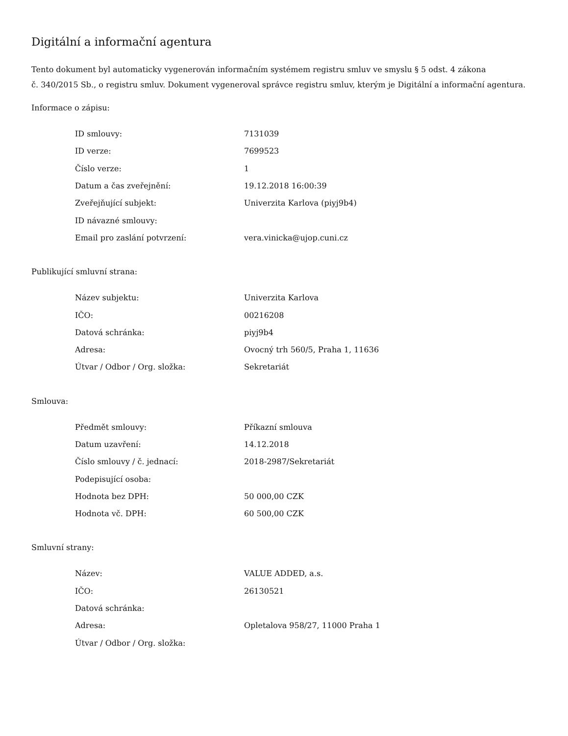Digitální a informační agentura
Tento dokument byl automaticky vygenerován informačním systémem registru smluv ve smyslu § 5 odst. 4 zákona
č. 340/2015 Sb., o registru smluv. Dokument vygeneroval správce registru smluv, kterým je Digitální a informační agentura.
Informace o zápisu:
| ID smlouvy: | 7131039 |
| ID verze: | 7699523 |
| Číslo verze: | 1 |
| Datum a čas zveřejnění: | 19.12.2018 16:00:39 |
| Zveřejňující subjekt: | Univerzita Karlova (piyj9b4) |
| ID návazné smlouvy: | |
| Email pro zaslání potvrzení: | vera.vinicka@ujop.cuni.cz |
Publikující smluvní strana:
| Název subjektu: | Univerzita Karlova |
| IČO: | 00216208 |
| Datová schránka: | piyj9b4 |
| Adresa: | Ovocný trh 560/5, Praha 1, 11636 |
| Útvar / Odbor / Org. složka: | Sekretariát |
Smlouva:
| Předmět smlouvy: | Příkazní smlouva |
| Datum uzavření: | 14.12.2018 |
| Číslo smlouvy / č. jednací: | 2018-2987/Sekretariát |
| Podepisující osoba: | |
| Hodnota bez DPH: | 50 000,00 CZK |
| Hodnota vč. DPH: | 60 500,00 CZK |
Smluvní strany:
| Název: | VALUE ADDED, a.s. |
| IČO: | 26130521 |
| Datová schránka: | |
| Adresa: | Opletalova 958/27, 11000 Praha 1 |
| Útvar / Odbor / Org. složka: | |